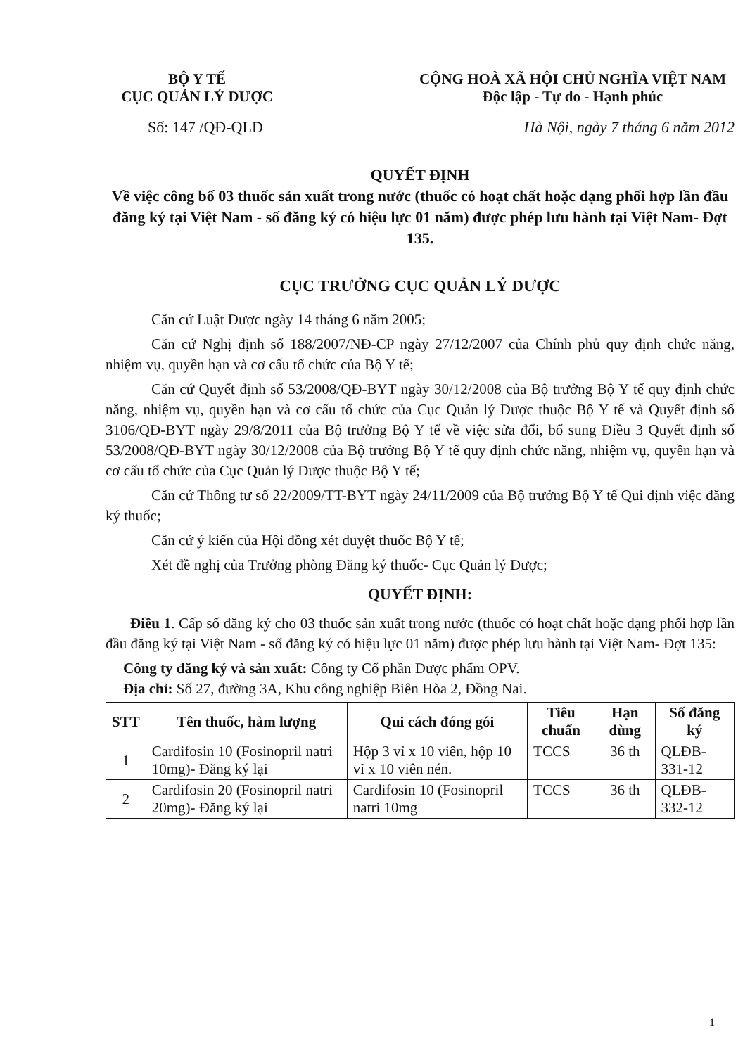BỘ Y TẾ
CỤC QUẢN LÝ DƯỢC
CỘNG HOÀ XÃ HỘI CHỦ NGHĨA VIỆT NAM
Độc lập - Tự do - Hạnh phúc
Số: 147 /QĐ-QLD Hà Nội, ngày 7 tháng 6 năm 2012
QUYẾT ĐỊNH
Về việc công bố 03 thuốc sản xuất trong nước (thuốc có hoạt chất hoặc dạng phối hợp lần đầu đăng ký tại Việt Nam - số đăng ký có hiệu lực 01 năm) được phép lưu hành tại Việt Nam- Đợt 135.
CỤC TRƯỞNG CỤC QUẢN LÝ DƯỢC
Căn cứ Luật Dược ngày 14 tháng 6 năm 2005;
Căn cứ Nghị định số 188/2007/NĐ-CP ngày 27/12/2007 của Chính phủ quy định chức năng, nhiệm vụ, quyền hạn và cơ cấu tổ chức của Bộ Y tế;
Căn cứ Quyết định số 53/2008/QĐ-BYT ngày 30/12/2008 của Bộ trưởng Bộ Y tế quy định chức năng, nhiệm vụ, quyền hạn và cơ cấu tổ chức của Cục Quản lý Dược thuộc Bộ Y tế và Quyết định số 3106/QĐ-BYT ngày 29/8/2011 của Bộ trưởng Bộ Y tế về việc sửa đổi, bổ sung Điều 3 Quyết định số 53/2008/QĐ-BYT ngày 30/12/2008 của Bộ trưởng Bộ Y tế quy định chức năng, nhiệm vụ, quyền hạn và cơ cấu tổ chức của Cục Quản lý Dược thuộc Bộ Y tế;
Căn cứ Thông tư số 22/2009/TT-BYT ngày 24/11/2009 của Bộ trưởng Bộ Y tế Qui định việc đăng ký thuốc;
Căn cứ ý kiến của Hội đồng xét duyệt thuốc Bộ Y tế;
Xét đề nghị của Trưởng phòng Đăng ký thuốc- Cục Quản lý Dược;
QUYẾT ĐỊNH:
Điều 1. Cấp số đăng ký cho 03 thuốc sản xuất trong nước (thuốc có hoạt chất hoặc dạng phối hợp lần đầu đăng ký tại Việt Nam - số đăng ký có hiệu lực 01 năm) được phép lưu hành tại Việt Nam- Đợt 135:
Công ty đăng ký và sản xuất: Công ty Cổ phần Dược phẩm OPV.
Địa chỉ: Số 27, đường 3A, Khu công nghiệp Biên Hòa 2, Đồng Nai.
| STT | Tên thuốc, hàm lượng | Qui cách đóng gói | Tiêu chuẩn | Hạn dùng | Số đăng ký |
| --- | --- | --- | --- | --- | --- |
| 1 | Cardifosin 10 (Fosinopril natri 10mg)- Đăng ký lại | Hộp 3 vỉ x 10 viên, hộp 10 vỉ x 10 viên nén. | TCCS | 36 th | QLĐB-331-12 |
| 2 | Cardifosin 20 (Fosinopril natri 20mg)- Đăng ký lại | Cardifosin 10 (Fosinopril natri 10mg | TCCS | 36 th | QLĐB-332-12 |
1